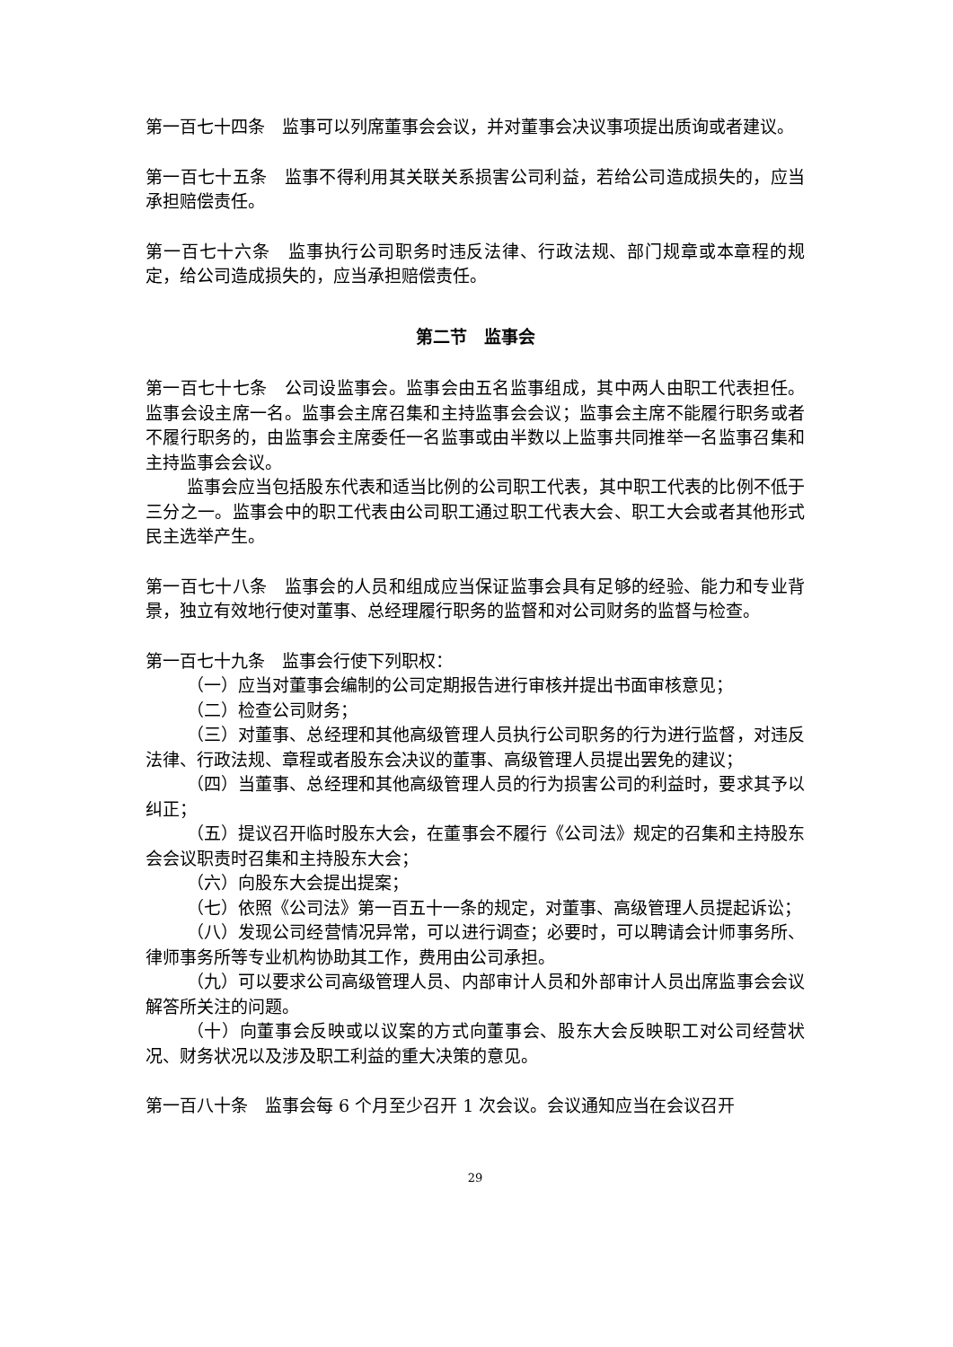第一百七十四条　监事可以列席董事会会议，并对董事会决议事项提出质询或者建议。
第一百七十五条　监事不得利用其关联关系损害公司利益，若给公司造成损失的，应当承担赔偿责任。
第一百七十六条　监事执行公司职务时违反法律、行政法规、部门规章或本章程的规定，给公司造成损失的，应当承担赔偿责任。
第二节　监事会
第一百七十七条　公司设监事会。监事会由五名监事组成，其中两人由职工代表担任。监事会设主席一名。监事会主席召集和主持监事会会议；监事会主席不能履行职务或者不履行职务的，由监事会主席委任一名监事或由半数以上监事共同推举一名监事召集和主持监事会会议。
监事会应当包括股东代表和适当比例的公司职工代表，其中职工代表的比例不低于三分之一。监事会中的职工代表由公司职工通过职工代表大会、职工大会或者其他形式民主选举产生。
第一百七十八条　监事会的人员和组成应当保证监事会具有足够的经验、能力和专业背景，独立有效地行使对董事、总经理履行职务的监督和对公司财务的监督与检查。
第一百七十九条　监事会行使下列职权：
（一）应当对董事会编制的公司定期报告进行审核并提出书面审核意见；
（二）检查公司财务；
（三）对董事、总经理和其他高级管理人员执行公司职务的行为进行监督，对违反法律、行政法规、章程或者股东会决议的董事、高级管理人员提出罢免的建议；
（四）当董事、总经理和其他高级管理人员的行为损害公司的利益时，要求其予以纠正；
（五）提议召开临时股东大会，在董事会不履行《公司法》规定的召集和主持股东会会议职责时召集和主持股东大会；
（六）向股东大会提出提案；
（七）依照《公司法》第一百五十一条的规定，对董事、高级管理人员提起诉讼；
（八）发现公司经营情况异常，可以进行调查；必要时，可以聘请会计师事务所、律师事务所等专业机构协助其工作，费用由公司承担。
（九）可以要求公司高级管理人员、内部审计人员和外部审计人员出席监事会会议解答所关注的问题。
（十）向董事会反映或以议案的方式向董事会、股东大会反映职工对公司经营状况、财务状况以及涉及职工利益的重大决策的意见。
第一百八十条　监事会每 6 个月至少召开 1 次会议。会议通知应当在会议召开
29